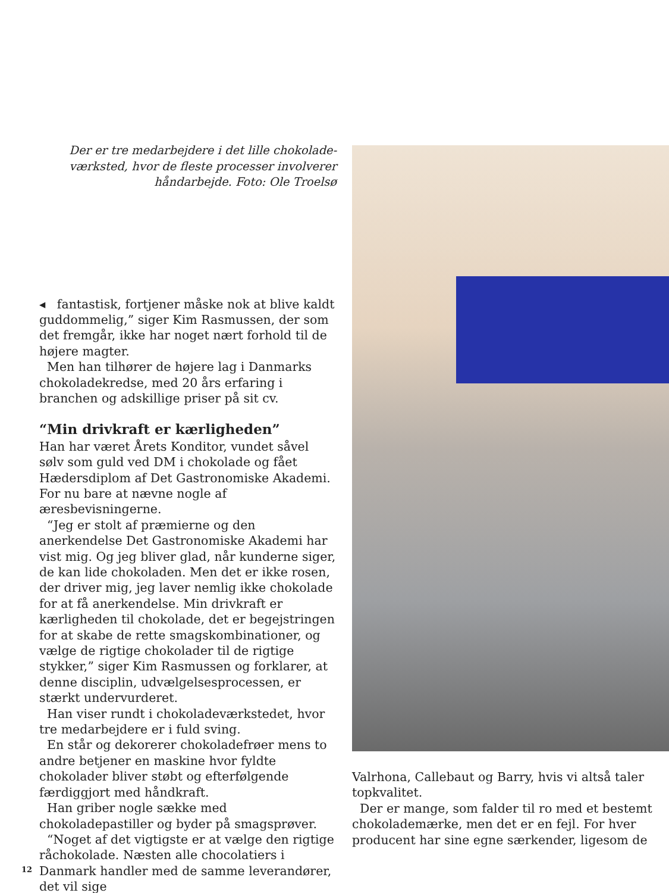Der er tre medarbejdere i det lille chokolade-værksted, hvor de fleste processer involverer håndarbejde. Foto: Ole Troelsø
◂ fantastisk, fortjener måske nok at blive kaldt guddommelig,” siger Kim Rasmussen, der som det fremgår, ikke har noget nært forhold til de højere magter.
Men han tilhører de højere lag i Danmarks chokoladekredse, med 20 års erfaring i branchen og adskillige priser på sit cv.
“Min drivkraft er kærligheden”
Han har været Årets Konditor, vundet såvel sølv som guld ved DM i chokolade og fået Hædersdiplom af Det Gastronomiske Akademi. For nu bare at nævne nogle af æresbevisningerne.
“Jeg er stolt af præmierne og den anerkendelse Det Gastronomiske Akademi har vist mig. Og jeg bliver glad, når kunderne siger, de kan lide chokoladen. Men det er ikke rosen, der driver mig, jeg laver nemlig ikke chokolade for at få anerkendelse. Min drivkraft er kærligheden til chokolade, det er begejstringen for at skabe de rette smagskombinationer, og vælge de rigtige chokolader til de rigtige stykker,” siger Kim Rasmussen og forklarer, at denne disciplin, udvælgelsesprocessen, er stærkt undervurderet.
Han viser rundt i chokoladeværkstedet, hvor tre medarbejdere er i fuld sving.
En står og dekorerer chokoladefrøer mens to andre betjener en maskine hvor fyldte chokolader bliver støbt og efterfølgende færdiggjort med håndkraft.
Han griber nogle sække med chokoladepastiller og byder på smagsprøver.
“Noget af det vigtigste er at vælge den rigtige råchokolade. Næsten alle chocolatiers i Danmark handler med de samme leverandører, det vil sige
Valrhona, Callebaut og Barry, hvis vi altså taler topkvalitet.
Der er mange, som falder til ro med et bestemt chokolademærke, men det er en fejl. For hver producent har sine egne særkender, ligesom de
12